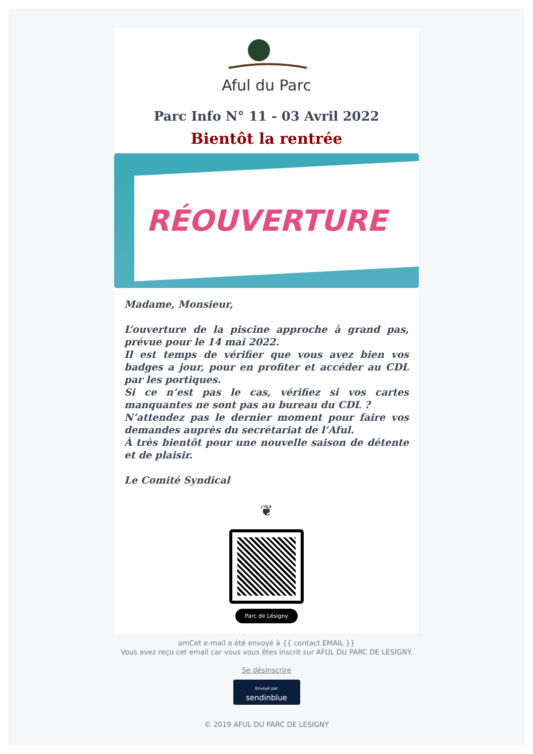Aful du Parc
Parc Info N° 11 - 03 Avril 2022
Bientôt la rentrée
RÉOUVERTURE
Madame, Monsieur,
L’ouverture de la piscine approche à grand pas, prévue pour le 14 mai 2022.
Il est temps de vérifier que vous avez bien vos badges a jour, pour en profiter et accéder au CDL par les portiques.
Si ce n’est pas le cas, vérifiez si vos cartes manquantes ne sont pas au bureau du CDL ?
N’attendez pas le dernier moment pour faire vos demandes auprès du secrétariat de l’Aful.
À très bientôt pour une nouvelle saison de détente et de plaisir.
Le Comité Syndical
❦
Parc de Lésigny
amCet e-mail a été envoyé à {{ contact.EMAIL }}
Vous avez reçu cet email car vous vous êtes inscrit sur AFUL DU PARC DE LESIGNY.
Se désinscrire
Envoyé par
sendinblue
© 2019 AFUL DU PARC DE LESIGNY